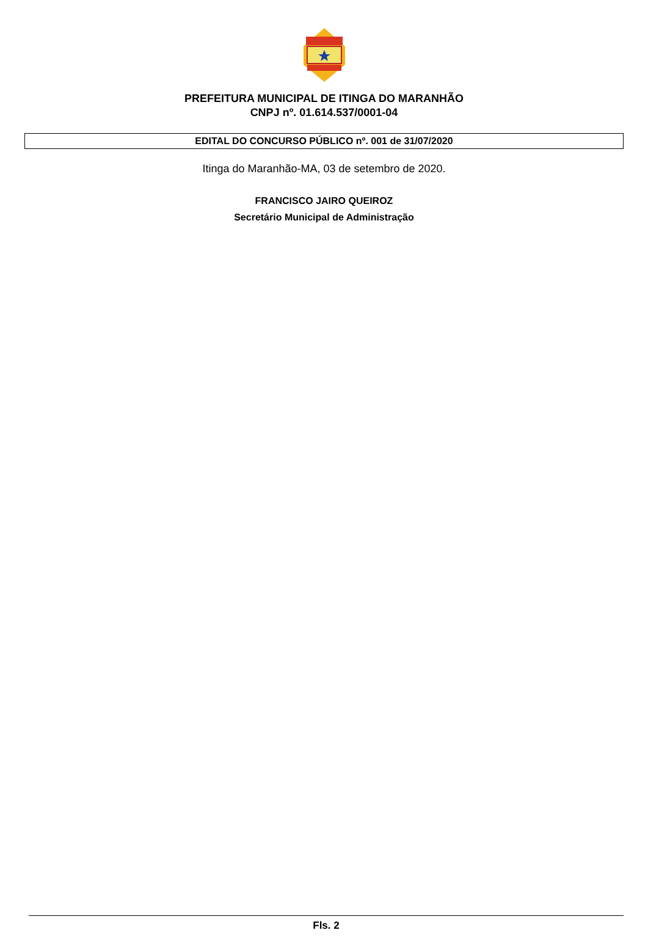PREFEITURA MUNICIPAL DE ITINGA DO MARANHÃO
CNPJ nº. 01.614.537/0001-04
EDITAL DO CONCURSO PÚBLICO nº. 001 de 31/07/2020
Itinga do Maranhão-MA, 03 de setembro de 2020.
FRANCISCO JAIRO QUEIROZ
Secretário Municipal de Administração
Fls. 2